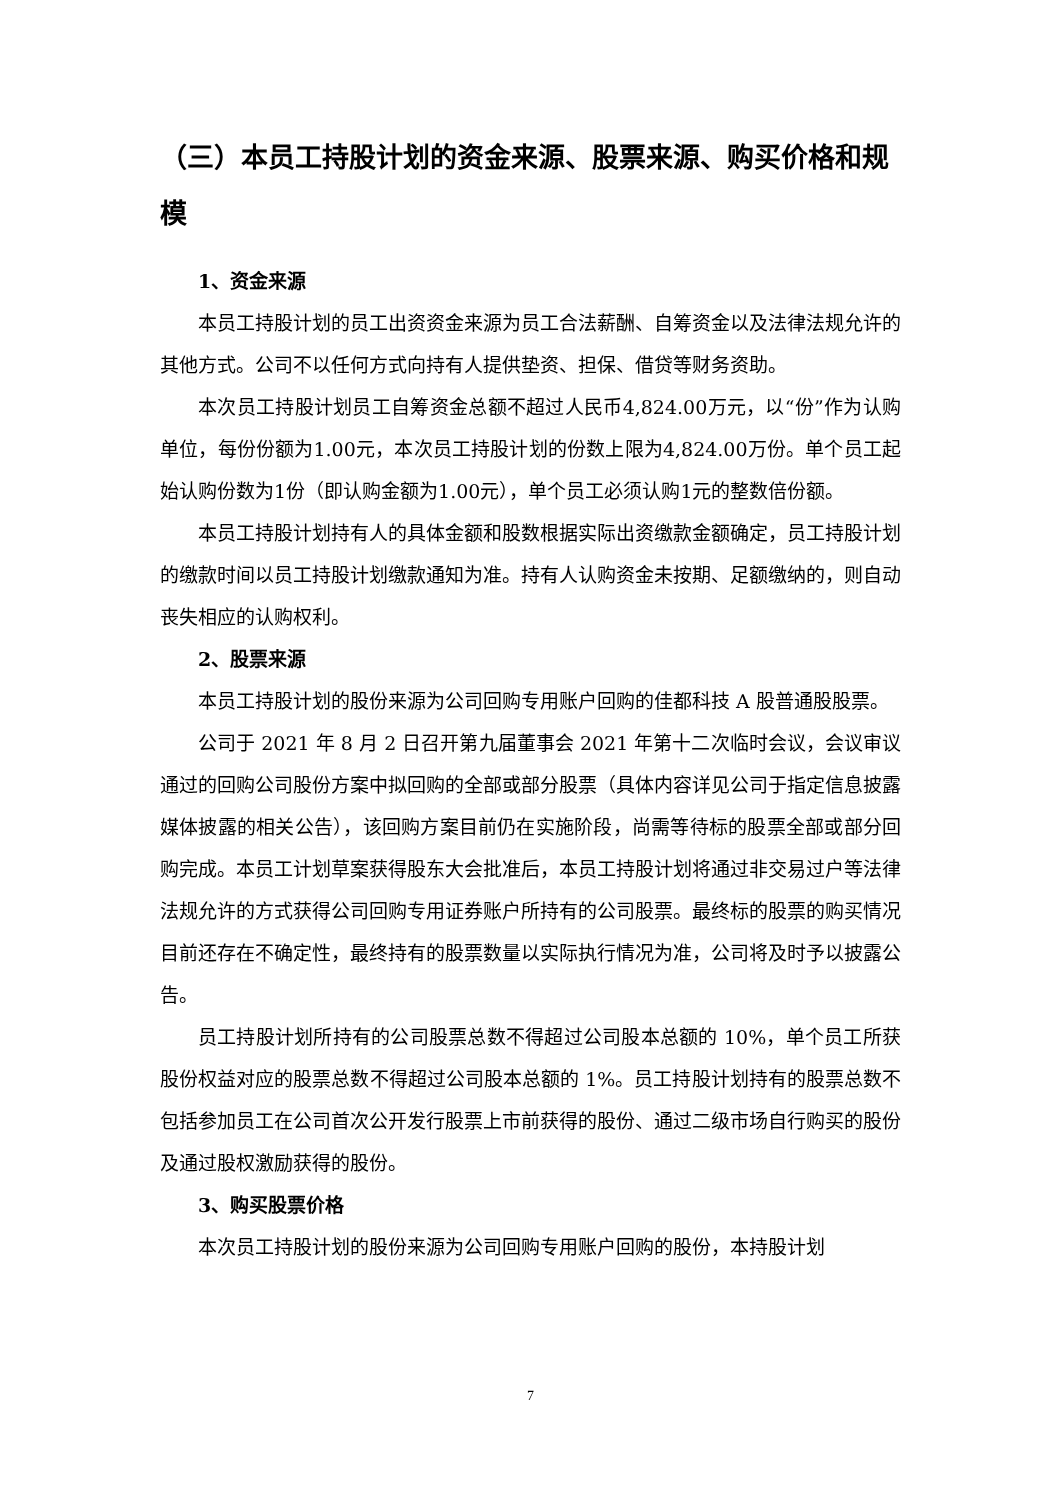（三）本员工持股计划的资金来源、股票来源、购买价格和规模
1、资金来源
本员工持股计划的员工出资资金来源为员工合法薪酬、自筹资金以及法律法规允许的其他方式。公司不以任何方式向持有人提供垫资、担保、借贷等财务资助。
本次员工持股计划员工自筹资金总额不超过人民币4,824.00万元，以“份”作为认购单位，每份份额为1.00元，本次员工持股计划的份数上限为4,824.00万份。单个员工起始认购份数为1份（即认购金额为1.00元），单个员工必须认购1元的整数倍份额。
本员工持股计划持有人的具体金额和股数根据实际出资缴款金额确定，员工持股计划的缴款时间以员工持股计划缴款通知为准。持有人认购资金未按期、足额缴纳的，则自动丧失相应的认购权利。
2、股票来源
本员工持股计划的股份来源为公司回购专用账户回购的佳都科技 A 股普通股股票。
公司于 2021 年 8 月 2 日召开第九届董事会 2021 年第十二次临时会议，会议审议通过的回购公司股份方案中拟回购的全部或部分股票（具体内容详见公司于指定信息披露媒体披露的相关公告），该回购方案目前仍在实施阶段，尚需等待标的股票全部或部分回购完成。本员工计划草案获得股东大会批准后，本员工持股计划将通过非交易过户等法律法规允许的方式获得公司回购专用证券账户所持有的公司股票。最终标的股票的购买情况目前还存在不确定性，最终持有的股票数量以实际执行情况为准，公司将及时予以披露公告。
员工持股计划所持有的公司股票总数不得超过公司股本总额的 10%，单个员工所获股份权益对应的股票总数不得超过公司股本总额的 1%。员工持股计划持有的股票总数不包括参加员工在公司首次公开发行股票上市前获得的股份、通过二级市场自行购买的股份及通过股权激励获得的股份。
3、购买股票价格
本次员工持股计划的股份来源为公司回购专用账户回购的股份，本持股计划
7